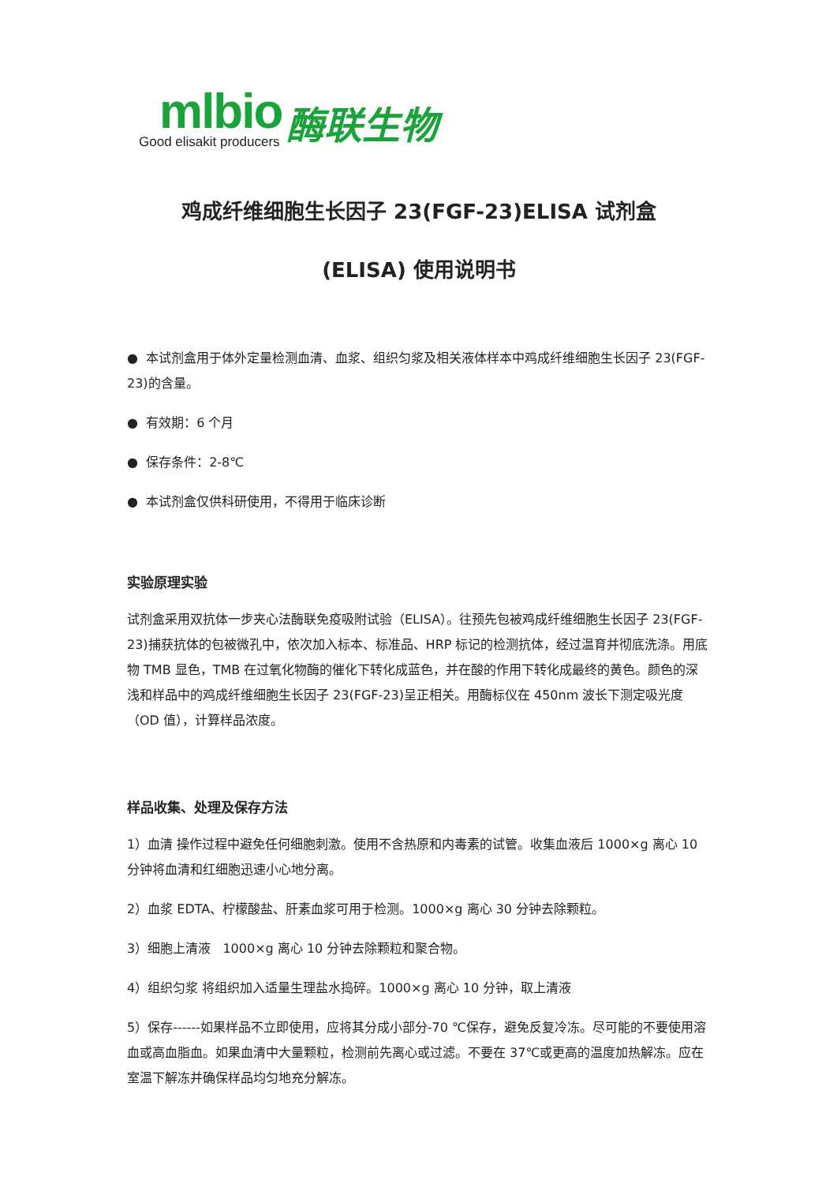mlbio
Good elisakit producers
酶联生物
鸡成纤维细胞生长因子 23(FGF-23)ELISA 试剂盒
(ELISA) 使用说明书
● 本试剂盒用于体外定量检测血清、血浆、组织匀浆及相关液体样本中鸡成纤维细胞生长因子 23(FGF-23)的含量。
● 有效期：6 个月
● 保存条件：2-8℃
● 本试剂盒仅供科研使用，不得用于临床诊断
实验原理实验
试剂盒采用双抗体一步夹心法酶联免疫吸附试验（ELISA）。往预先包被鸡成纤维细胞生长因子 23(FGF-23)捕获抗体的包被微孔中，依次加入标本、标准品、HRP 标记的检测抗体，经过温育并彻底洗涤。用底物 TMB 显色，TMB 在过氧化物酶的催化下转化成蓝色，并在酸的作用下转化成最终的黄色。颜色的深浅和样品中的鸡成纤维细胞生长因子 23(FGF-23)呈正相关。用酶标仪在 450nm 波长下测定吸光度（OD 值），计算样品浓度。
样品收集、处理及保存方法
1）血清 操作过程中避免任何细胞刺激。使用不含热原和内毒素的试管。收集血液后 1000×g 离心 10 分钟将血清和红细胞迅速小心地分离。
2）血浆 EDTA、柠檬酸盐、肝素血浆可用于检测。1000×g 离心 30 分钟去除颗粒。
3）细胞上清液 1000×g 离心 10 分钟去除颗粒和聚合物。
4）组织匀浆 将组织加入适量生理盐水捣碎。1000×g 离心 10 分钟，取上清液
5）保存------如果样品不立即使用，应将其分成小部分-70 ℃保存，避免反复冷冻。尽可能的不要使用溶血或高血脂血。如果血清中大量颗粒，检测前先离心或过滤。不要在 37℃或更高的温度加热解冻。应在室温下解冻并确保样品均匀地充分解冻。